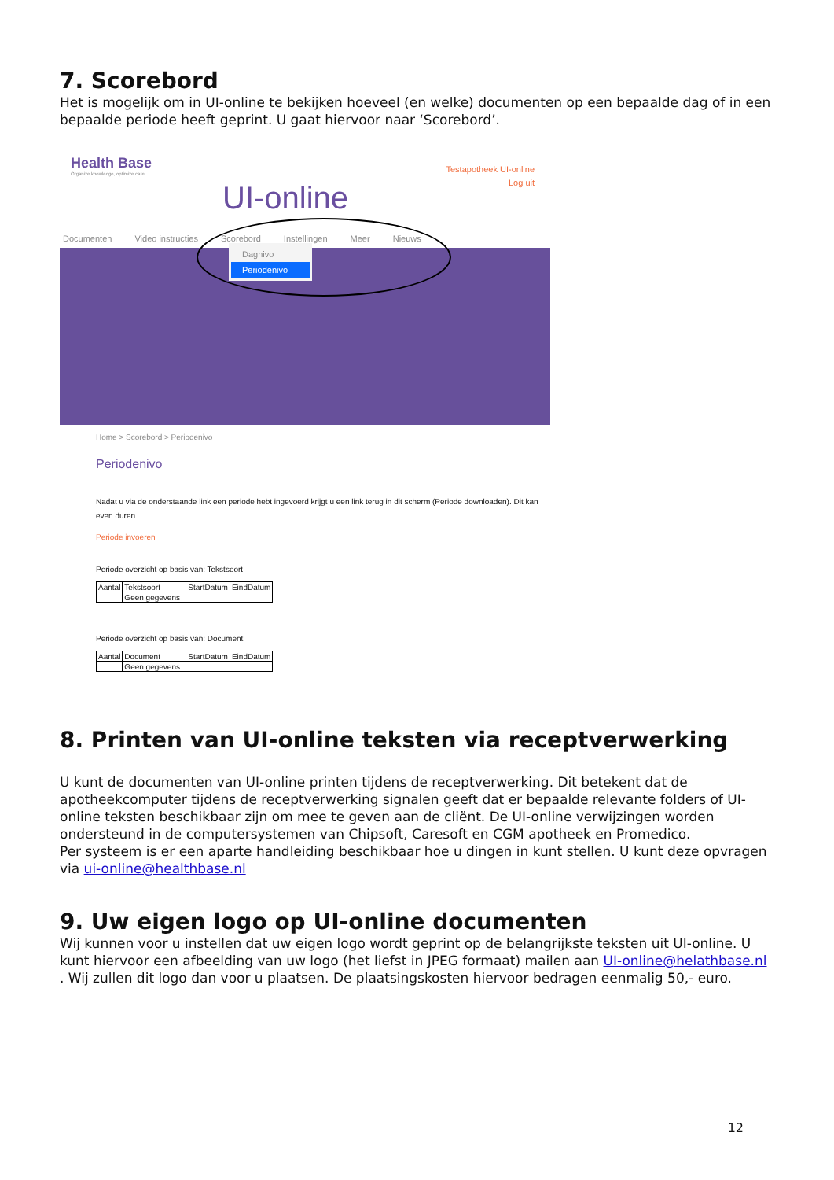7. Scorebord
Het is mogelijk om in UI-online te bekijken hoeveel (en welke) documenten op een bepaalde dag of in een bepaalde periode heeft geprint. U gaat hiervoor naar ‘Scorebord’.
Health Base
Organize knowledge, optimize care
Testapotheek UI-online
Log uit
UI-online
Documenten Video instructies Scorebord Instellingen Meer Nieuws
Dagnivo
Periodenivo
Home > Scorebord > Periodenivo
Periodenivo
Nadat u via de onderstaande link een periode hebt ingevoerd krijgt u een link terug in dit scherm (Periode downloaden). Dit kan even duren.
Periode invoeren
Periode overzicht op basis van: Tekstsoort
| Aantal | Tekstsoort | StartDatum | EindDatum |
| | Geen gegevens | | |
Periode overzicht op basis van: Document
| Aantal | Document | StartDatum | EindDatum |
| | Geen gegevens | | |
8. Printen van UI-online teksten via receptverwerking
U kunt de documenten van UI-online printen tijdens de receptverwerking. Dit betekent dat de apotheekcomputer tijdens de receptverwerking signalen geeft dat er bepaalde relevante folders of UI-online teksten beschikbaar zijn om mee te geven aan de cliënt. De UI-online verwijzingen worden ondersteund in de computersystemen van Chipsoft, Caresoft en CGM apotheek en Promedico.
Per systeem is er een aparte handleiding beschikbaar hoe u dingen in kunt stellen. U kunt deze opvragen via ui-online@healthbase.nl
9. Uw eigen logo op UI-online documenten
Wij kunnen voor u instellen dat uw eigen logo wordt geprint op de belangrijkste teksten uit UI-online. U kunt hiervoor een afbeelding van uw logo (het liefst in JPEG formaat) mailen aan UI-online@helathbase.nl . Wij zullen dit logo dan voor u plaatsen. De plaatsingskosten hiervoor bedragen eenmalig 50,- euro.
12